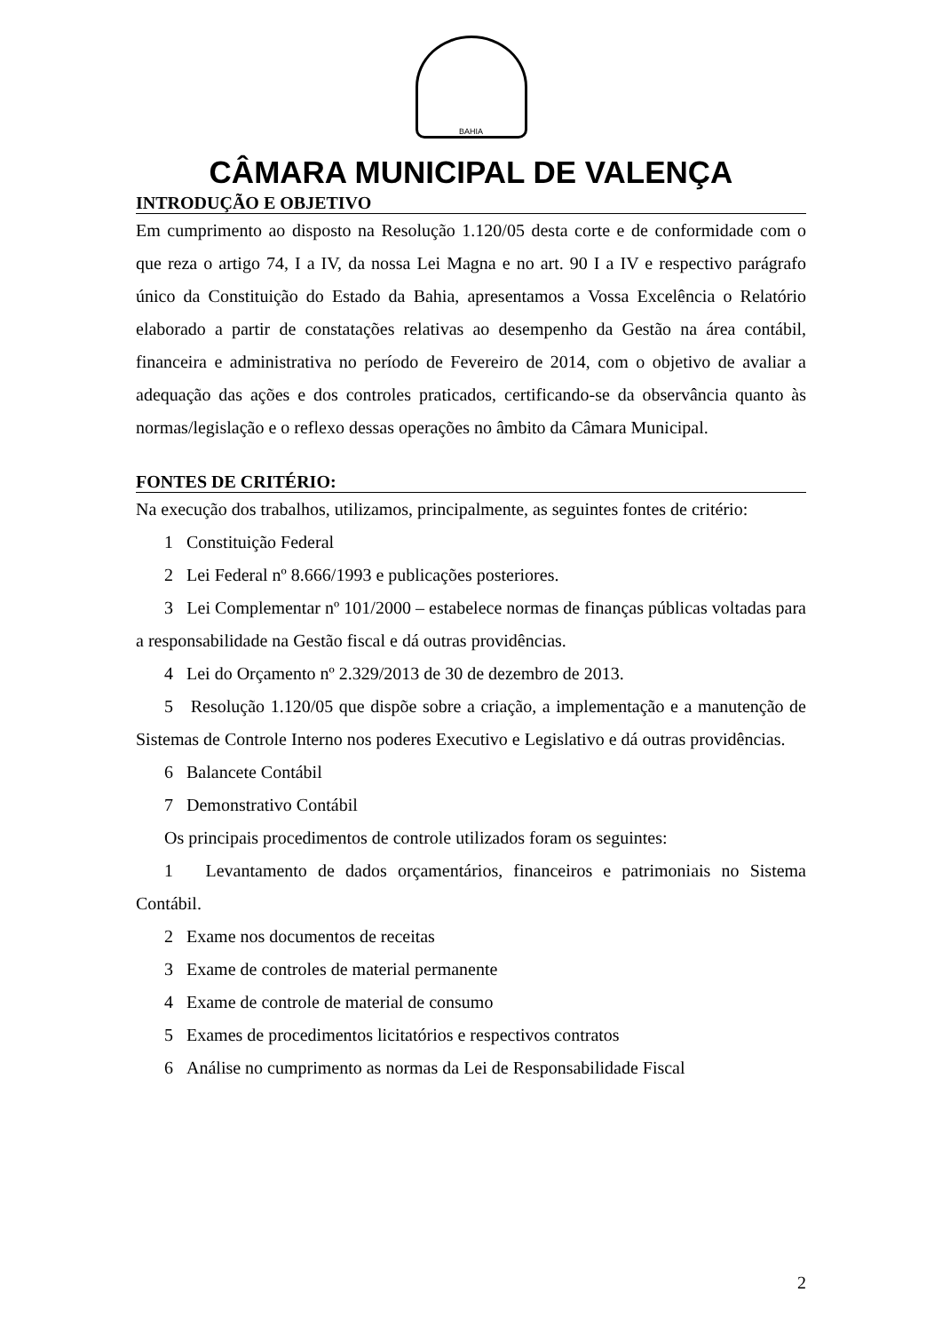BAHIA
CÂMARA MUNICIPAL DE VALENÇA
INTRODUÇÃO E OBJETIVO
Em cumprimento ao disposto na Resolução 1.120/05 desta corte e de conformidade com o que reza o artigo 74, I a IV, da nossa Lei Magna e no art. 90 I a IV e respectivo parágrafo único da Constituição do Estado da Bahia, apresentamos a Vossa Excelência o Relatório elaborado a partir de constatações relativas ao desempenho da Gestão na área contábil, financeira e administrativa no período de Fevereiro de 2014, com o objetivo de avaliar a adequação das ações e dos controles praticados, certificando-se da observância quanto às normas/legislação e o reflexo dessas operações no âmbito da Câmara Municipal.
FONTES DE CRITÉRIO:
Na execução dos trabalhos, utilizamos, principalmente, as seguintes fontes de critério:
1 Constituição Federal
2 Lei Federal nº 8.666/1993 e publicações posteriores.
3 Lei Complementar nº 101/2000 – estabelece normas de finanças públicas voltadas para a responsabilidade na Gestão fiscal e dá outras providências.
4 Lei do Orçamento nº 2.329/2013 de 30 de dezembro de 2013.
5 Resolução 1.120/05 que dispõe sobre a criação, a implementação e a manutenção de Sistemas de Controle Interno nos poderes Executivo e Legislativo e dá outras providências.
6 Balancete Contábil
7 Demonstrativo Contábil
Os principais procedimentos de controle utilizados foram os seguintes:
1 Levantamento de dados orçamentários, financeiros e patrimoniais no Sistema Contábil.
2 Exame nos documentos de receitas
3 Exame de controles de material permanente
4 Exame de controle de material de consumo
5 Exames de procedimentos licitatórios e respectivos contratos
6 Análise no cumprimento as normas da Lei de Responsabilidade Fiscal
2